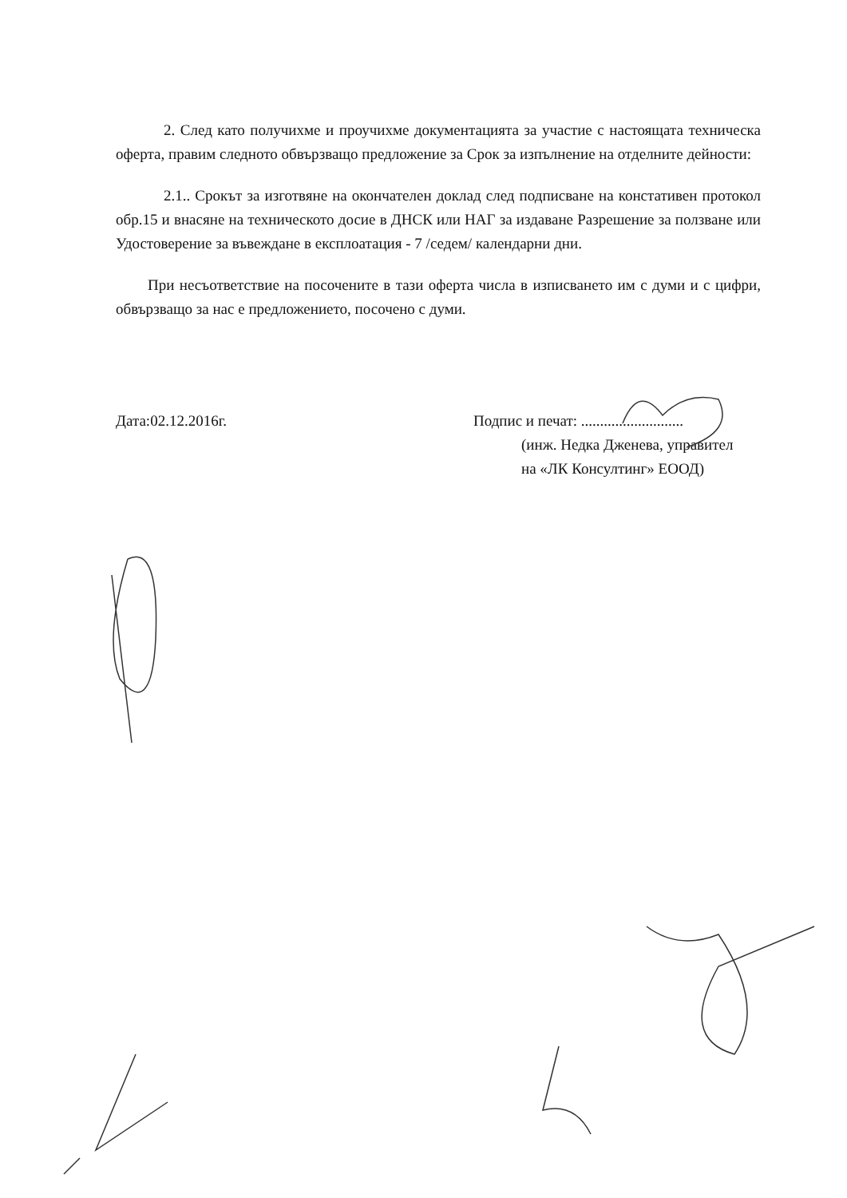2. След като получихме и проучихме документацията за участие с настоящата техническа оферта, правим следното обвързващо предложение за Срок за изпълнение на отделните дейности:
2.1.. Срокът за изготвяне на окончателен доклад след подписване на констативен протокол обр.15 и внасяне на техническото досие в ДНСК или НАГ за издаване Разрешение за ползване или Удостоверение за въвеждане в експлоатация - 7 /седем/ календарни дни.
При несъответствие на посочените в тази оферта числа в изписването им с думи и с цифри, обвързващо за нас е предложението, посочено с думи.
Дата:02.12.2016г. Подпис и печат: ...........................
(инж. Недка Дженева, управител
на «ЛК Консултинг» ЕООД)